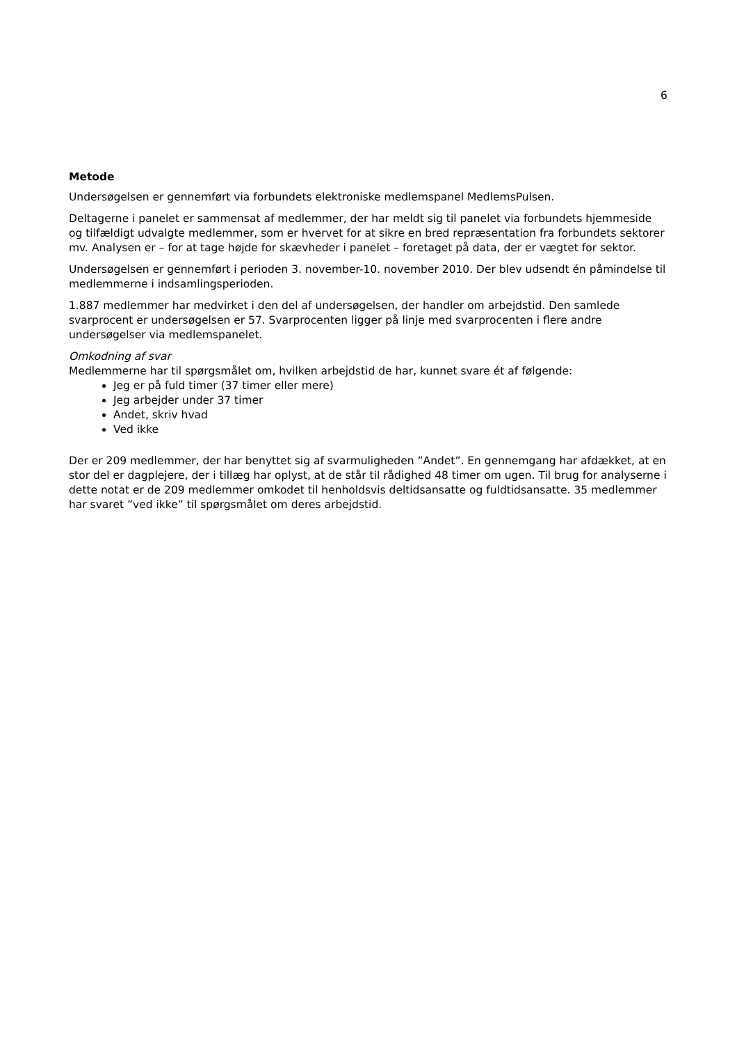6
Metode
Undersøgelsen er gennemført via forbundets elektroniske medlemspanel MedlemsPulsen.
Deltagerne i panelet er sammensat af medlemmer, der har meldt sig til panelet via forbundets hjemmeside og tilfældigt udvalgte medlemmer, som er hvervet for at sikre en bred repræsentation fra forbundets sektorer mv. Analysen er – for at tage højde for skævheder i panelet – foretaget på data, der er vægtet for sektor.
Undersøgelsen er gennemført i perioden 3. november-10. november 2010. Der blev udsendt én påmindelse til medlemmerne i indsamlingsperioden.
1.887 medlemmer har medvirket i den del af undersøgelsen, der handler om arbejdstid. Den samlede svarprocent er undersøgelsen er 57. Svarprocenten ligger på linje med svarprocenten i flere andre undersøgelser via medlemspanelet.
Omkodning af svar
Medlemmerne har til spørgsmålet om, hvilken arbejdstid de har, kunnet svare ét af følgende:
Jeg er på fuld timer (37 timer eller mere)
Jeg arbejder under 37 timer
Andet, skriv hvad
Ved ikke
Der er 209 medlemmer, der har benyttet sig af svarmuligheden ”Andet”. En gennemgang har afdækket, at en stor del er dagplejere, der i tillæg har oplyst, at de står til rådighed 48 timer om ugen. Til brug for analyserne i dette notat er de 209 medlemmer omkodet til henholdsvis deltidsansatte og fuldtidsansatte. 35 medlemmer har svaret ”ved ikke” til spørgsmålet om deres arbejdstid.